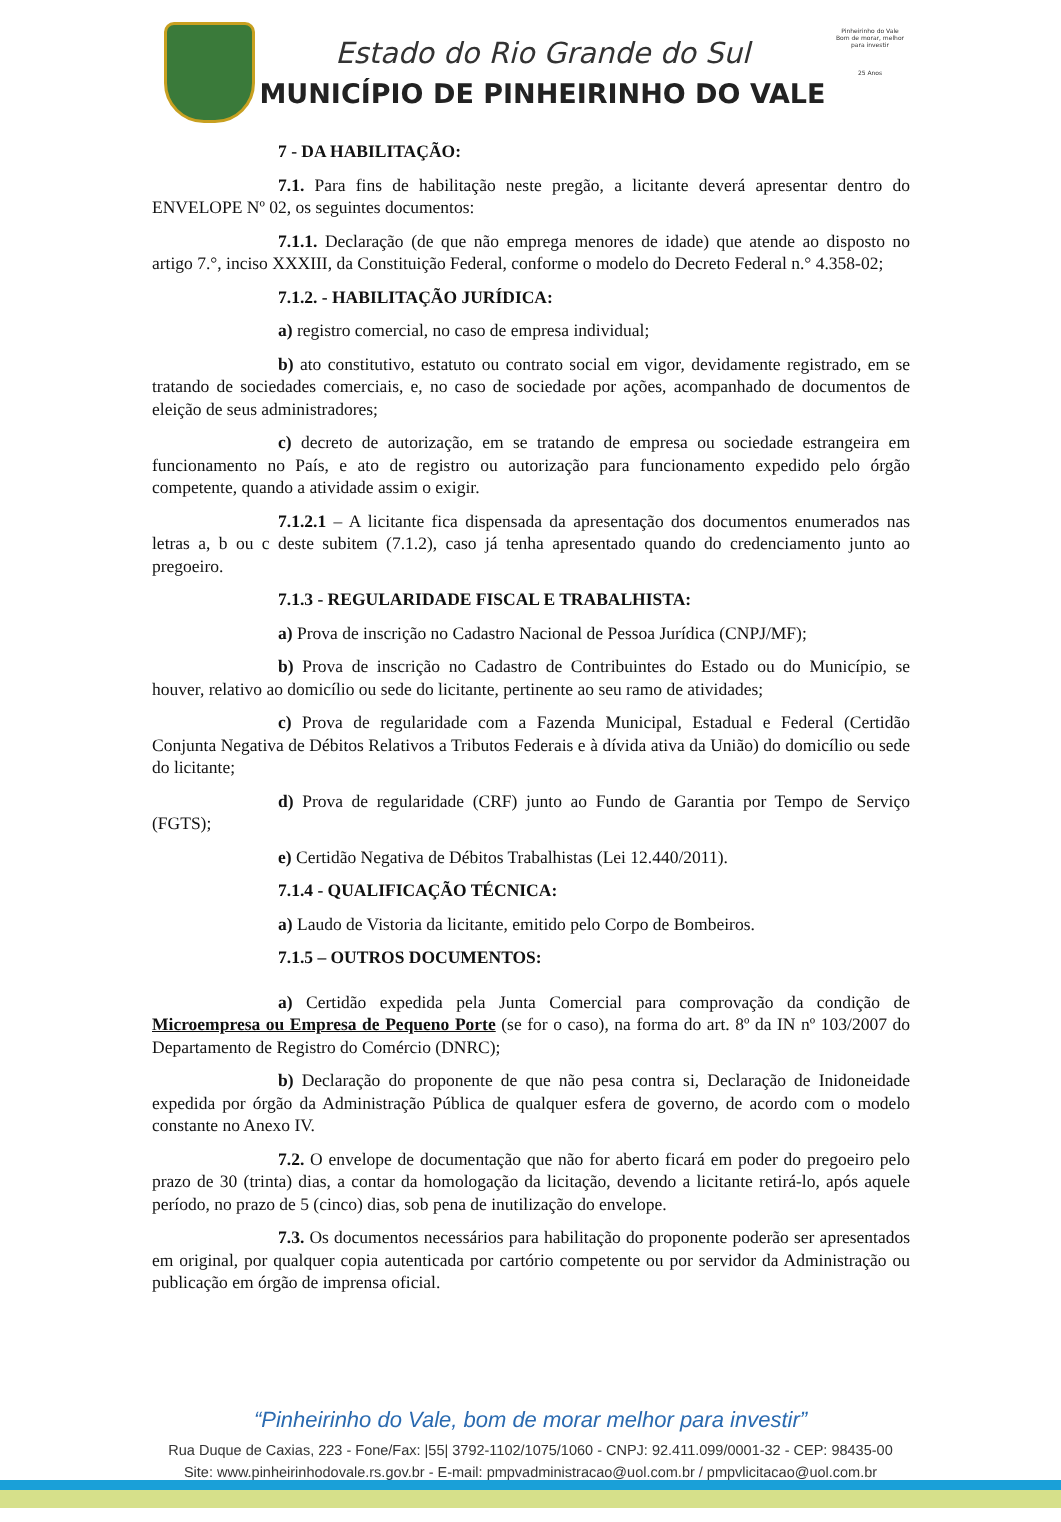Estado do Rio Grande do Sul
MUNICÍPIO DE PINHEIRINHO DO VALE
Pinheirinho do Vale
Bom de morar, melhor para investir
25 Anos
7 - DA HABILITAÇÃO:
7.1. Para fins de habilitação neste pregão, a licitante deverá apresentar dentro do ENVELOPE Nº 02, os seguintes documentos:
7.1.1. Declaração (de que não emprega menores de idade) que atende ao disposto no artigo 7.°, inciso XXXIII, da Constituição Federal, conforme o modelo do Decreto Federal n.° 4.358-02;
7.1.2. - HABILITAÇÃO JURÍDICA:
a) registro comercial, no caso de empresa individual;
b) ato constitutivo, estatuto ou contrato social em vigor, devidamente registrado, em se tratando de sociedades comerciais, e, no caso de sociedade por ações, acompanhado de documentos de eleição de seus administradores;
c) decreto de autorização, em se tratando de empresa ou sociedade estrangeira em funcionamento no País, e ato de registro ou autorização para funcionamento expedido pelo órgão competente, quando a atividade assim o exigir.
7.1.2.1 – A licitante fica dispensada da apresentação dos documentos enumerados nas letras a, b ou c deste subitem (7.1.2), caso já tenha apresentado quando do credenciamento junto ao pregoeiro.
7.1.3 - REGULARIDADE FISCAL E TRABALHISTA:
a) Prova de inscrição no Cadastro Nacional de Pessoa Jurídica (CNPJ/MF);
b) Prova de inscrição no Cadastro de Contribuintes do Estado ou do Município, se houver, relativo ao domicílio ou sede do licitante, pertinente ao seu ramo de atividades;
c) Prova de regularidade com a Fazenda Municipal, Estadual e Federal (Certidão Conjunta Negativa de Débitos Relativos a Tributos Federais e à dívida ativa da União) do domicílio ou sede do licitante;
d) Prova de regularidade (CRF) junto ao Fundo de Garantia por Tempo de Serviço (FGTS);
e) Certidão Negativa de Débitos Trabalhistas (Lei 12.440/2011).
7.1.4 - QUALIFICAÇÃO TÉCNICA:
a) Laudo de Vistoria da licitante, emitido pelo Corpo de Bombeiros.
7.1.5 – OUTROS DOCUMENTOS:
a) Certidão expedida pela Junta Comercial para comprovação da condição de Microempresa ou Empresa de Pequeno Porte (se for o caso), na forma do art. 8º da IN nº 103/2007 do Departamento de Registro do Comércio (DNRC);
b) Declaração do proponente de que não pesa contra si, Declaração de Inidoneidade expedida por órgão da Administração Pública de qualquer esfera de governo, de acordo com o modelo constante no Anexo IV.
7.2. O envelope de documentação que não for aberto ficará em poder do pregoeiro pelo prazo de 30 (trinta) dias, a contar da homologação da licitação, devendo a licitante retirá-lo, após aquele período, no prazo de 5 (cinco) dias, sob pena de inutilização do envelope.
7.3. Os documentos necessários para habilitação do proponente poderão ser apresentados em original, por qualquer copia autenticada por cartório competente ou por servidor da Administração ou publicação em órgão de imprensa oficial.
“Pinheirinho do Vale, bom de morar melhor para investir”
Rua Duque de Caxias, 223 - Fone/Fax: |55| 3792-1102/1075/1060 - CNPJ: 92.411.099/0001-32 - CEP: 98435-00
Site: www.pinheirinhodovale.rs.gov.br - E-mail: pmpvadministracao@uol.com.br / pmpvlicitacao@uol.com.br